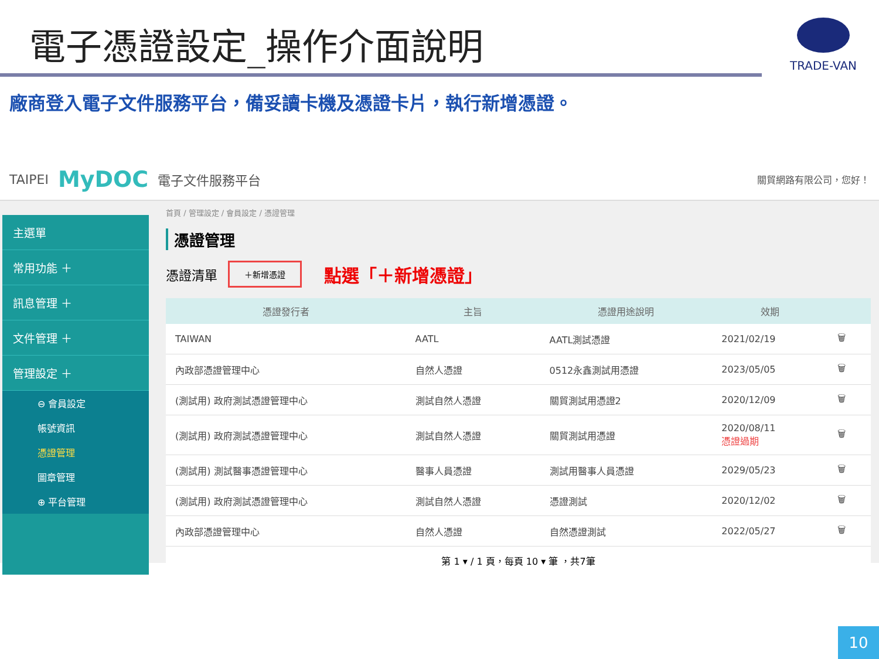TRADE-VAN
電子憑證設定_操作介面說明
廠商登入電子文件服務平台，備妥讀卡機及憑證卡片，執行新增憑證。
TAIPEI MyDOC 電子文件服務平台 關貿網路有限公司，您好！
主選單
常用功能 ＋
訊息管理 ＋
文件管理 ＋
管理設定 ＋
⊖ 會員設定
帳號資訊
憑證管理
圖章管理
⊕ 平台管理
首頁 / 管理設定 / 會員設定 / 憑證管理
憑證管理
憑證清單 ＋新增憑證 點選「＋新增憑證」
| 憑證發行者 | 主旨 | 憑證用途說明 | 效期 | |
| --- | --- | --- | --- | --- |
| TAIWAN | AATL | AATL測試憑證 | 2021/02/19 | 🗑 |
| 內政部憑證管理中心 | 自然人憑證 | 0512永鑫測試用憑證 | 2023/05/05 | 🗑 |
| (測試用) 政府測試憑證管理中心 | 測試自然人憑證 | 關貿測試用憑證2 | 2020/12/09 | 🗑 |
| (測試用) 政府測試憑證管理中心 | 測試自然人憑證 | 關貿測試用憑證 | 2020/08/11 憑證過期 | 🗑 |
| (測試用) 測試醫事憑證管理中心 | 醫事人員憑證 | 測試用醫事人員憑證 | 2029/05/23 | 🗑 |
| (測試用) 政府測試憑證管理中心 | 測試自然人憑證 | 憑證測試 | 2020/12/02 | 🗑 |
| 內政部憑證管理中心 | 自然人憑證 | 自然憑證測試 | 2022/05/27 | 🗑 |
第 1 ▾ / 1 頁，每頁 10 ▾ 筆 ，共7筆
10